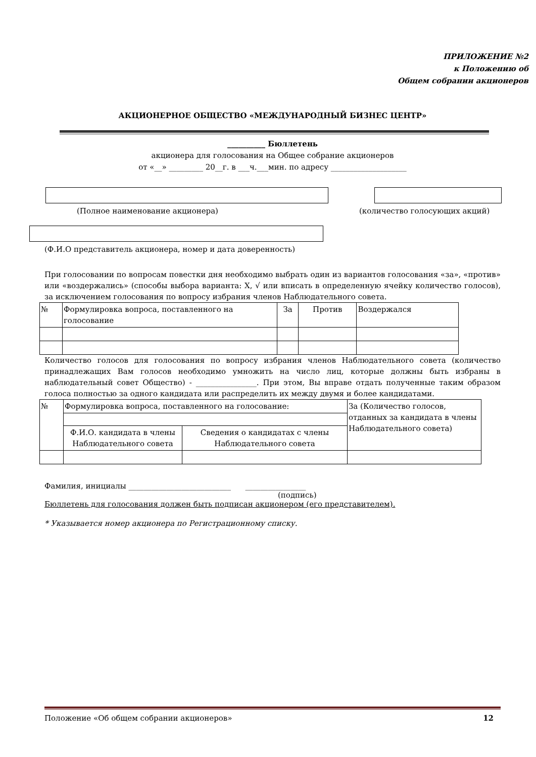ПРИЛОЖЕНИЕ №2
к Положению об
Общем собрании акционеров
АКЦИОНЕРНОЕ ОБЩЕСТВО «МЕЖДУНАРОДНЫЙ БИЗНЕС ЦЕНТР»
__________ Бюллетень
акционера для голосования на Общее собрание акционеров
от «__» _________ 20__г. в ___ч.___мин. по адресу ____________________
(Полное наименование акционера) (количество голосующих акций)
(Ф.И.О представитель акционера, номер и дата доверенность)
При голосовании по вопросам повестки дня необходимо выбрать один из вариантов голосования «за», «против» или «воздержались» (способы выбора варианта: X, √ или вписать в определенную ячейку количество голосов), за исключением голосования по вопросу избрания членов Наблюдательного совета.
| № | Формулировка вопроса, поставленного на голосование | За | Против | Воздержался |
Количество голосов для голосования по вопросу избрания членов Наблюдательного совета (количество принадлежащих Вам голосов необходимо умножить на число лиц, которые должны быть избраны в наблюдательный совет Общество) - ________________. При этом, Вы вправе отдать полученные таким образом голоса полностью за одного кандидата или распределить их между двумя и более кандидатами.
| № | Формулировка вопроса, поставленного на голосование: | | За (Количество голосов, отданных за кандидата в члены Наблюдательного совета) |
| | Ф.И.О. кандидата в члены Наблюдательного совета | Сведения о кандидатах с члены Наблюдательного совета | |
Фамилия, инициалы ___________________________ ________________
(подпись)
Бюллетень для голосования должен быть подписан акционером (его представителем).
* Указывается номер акционера по Регистрационному списку.
Положение «Об общем собрании акционеров» 12